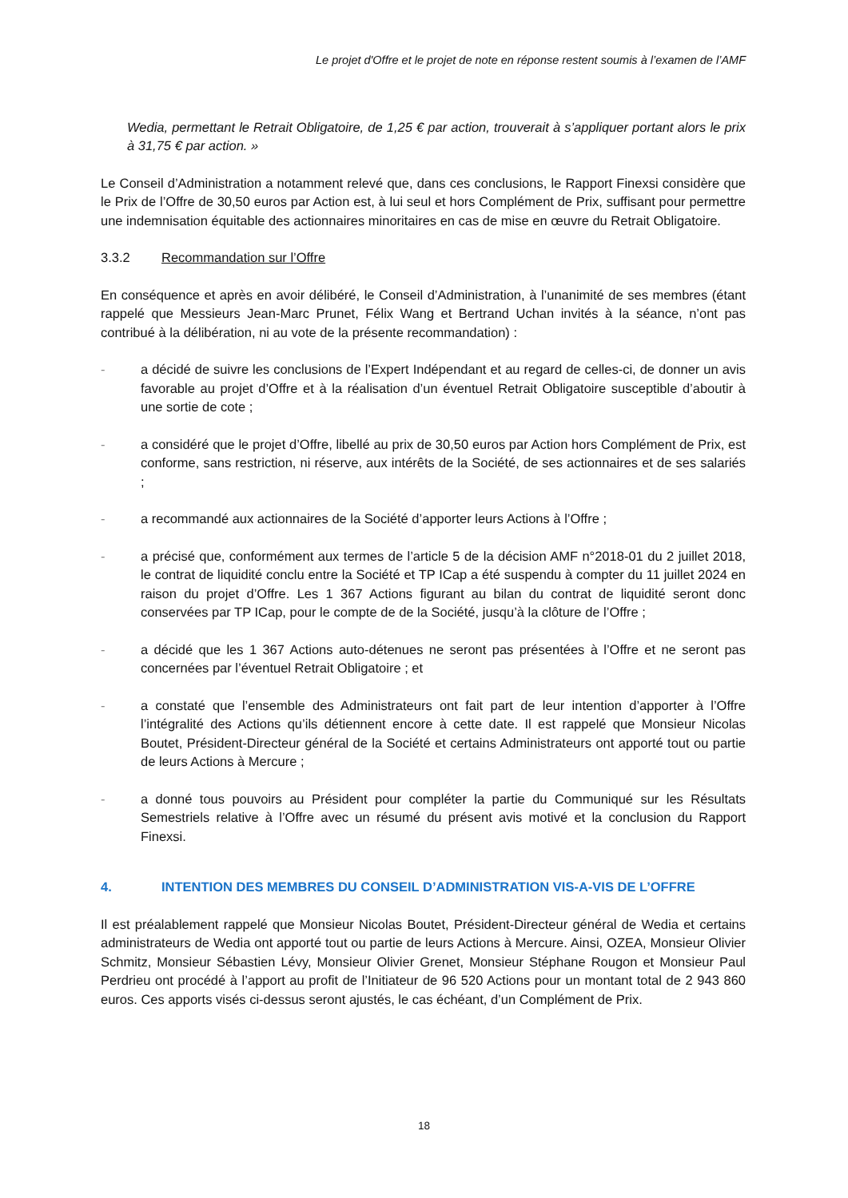Le projet d'Offre et le projet de note en réponse restent soumis à l’examen de l’AMF
Wedia, permettant le Retrait Obligatoire, de 1,25 € par action, trouverait à s’appliquer portant alors le prix à 31,75 € par action. »
Le Conseil d’Administration a notamment relevé que, dans ces conclusions, le Rapport Finexsi considère que le Prix de l’Offre de 30,50 euros par Action est, à lui seul et hors Complément de Prix, suffisant pour permettre une indemnisation équitable des actionnaires minoritaires en cas de mise en œuvre du Retrait Obligatoire.
3.3.2 Recommandation sur l’Offre
En conséquence et après en avoir délibéré, le Conseil d’Administration, à l’unanimité de ses membres (étant rappelé que Messieurs Jean-Marc Prunet, Félix Wang et Bertrand Uchan invités à la séance, n’ont pas contribué à la délibération, ni au vote de la présente recommandation) :
- a décidé de suivre les conclusions de l’Expert Indépendant et au regard de celles-ci, de donner un avis favorable au projet d’Offre et à la réalisation d’un éventuel Retrait Obligatoire susceptible d’aboutir à une sortie de cote ;
- a considéré que le projet d’Offre, libellé au prix de 30,50 euros par Action hors Complément de Prix, est conforme, sans restriction, ni réserve, aux intérêts de la Société, de ses actionnaires et de ses salariés ;
- a recommandé aux actionnaires de la Société d’apporter leurs Actions à l’Offre ;
- a précisé que, conformément aux termes de l’article 5 de la décision AMF n°2018-01 du 2 juillet 2018, le contrat de liquidité conclu entre la Société et TP ICap a été suspendu à compter du 11 juillet 2024 en raison du projet d’Offre. Les 1 367 Actions figurant au bilan du contrat de liquidité seront donc conservées par TP ICap, pour le compte de de la Société, jusqu’à la clôture de l’Offre ;
- a décidé que les 1 367 Actions auto-détenues ne seront pas présentées à l’Offre et ne seront pas concernées par l’éventuel Retrait Obligatoire ; et
- a constaté que l’ensemble des Administrateurs ont fait part de leur intention d’apporter à l’Offre l’intégralité des Actions qu’ils détiennent encore à cette date. Il est rappelé que Monsieur Nicolas Boutet, Président-Directeur général de la Société et certains Administrateurs ont apporté tout ou partie de leurs Actions à Mercure ;
- a donné tous pouvoirs au Président pour compléter la partie du Communiqué sur les Résultats Semestriels relative à l’Offre avec un résumé du présent avis motivé et la conclusion du Rapport Finexsi.
4. INTENTION DES MEMBRES DU CONSEIL D’ADMINISTRATION VIS-A-VIS DE L’OFFRE
Il est préalablement rappelé que Monsieur Nicolas Boutet, Président-Directeur général de Wedia et certains administrateurs de Wedia ont apporté tout ou partie de leurs Actions à Mercure. Ainsi, OZEA, Monsieur Olivier Schmitz, Monsieur Sébastien Lévy, Monsieur Olivier Grenet, Monsieur Stéphane Rougon et Monsieur Paul Perdrieu ont procédé à l’apport au profit de l’Initiateur de 96 520 Actions pour un montant total de 2 943 860 euros. Ces apports visés ci-dessus seront ajustés, le cas échéant, d’un Complément de Prix.
18